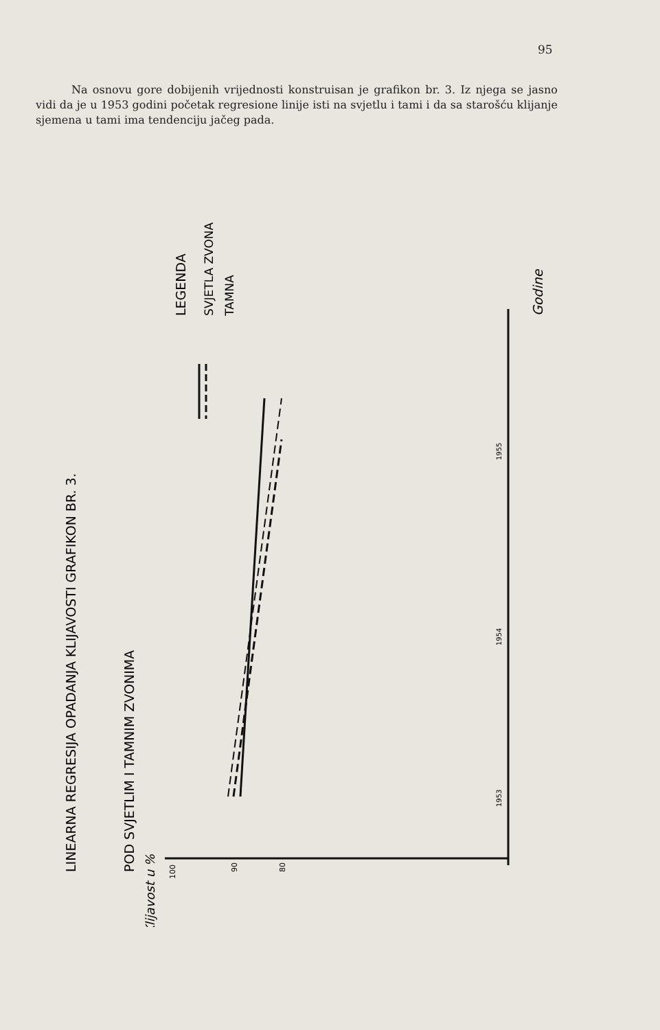95
Na osnovu gore dobijenih vrijednosti konstruisan je grafikon br. 3. Iz njega se jasno vidi da je u 1953 godini početak regresione linije isti na svjetlu i tami i da sa starošću klijanje sjemena u tami ima tendenciju jačeg pada.
LINEARNA REGRESIJA OPADANJA KLIJAVOSTI GRAFIKON BR. 3.
POD SVJETLIM I TAMNIM ZVONIMA
LEGENDA
SVJETLA ZVONA
TAMNA
Godine
1955
1954
1953
100
90
80
Klijavost u %